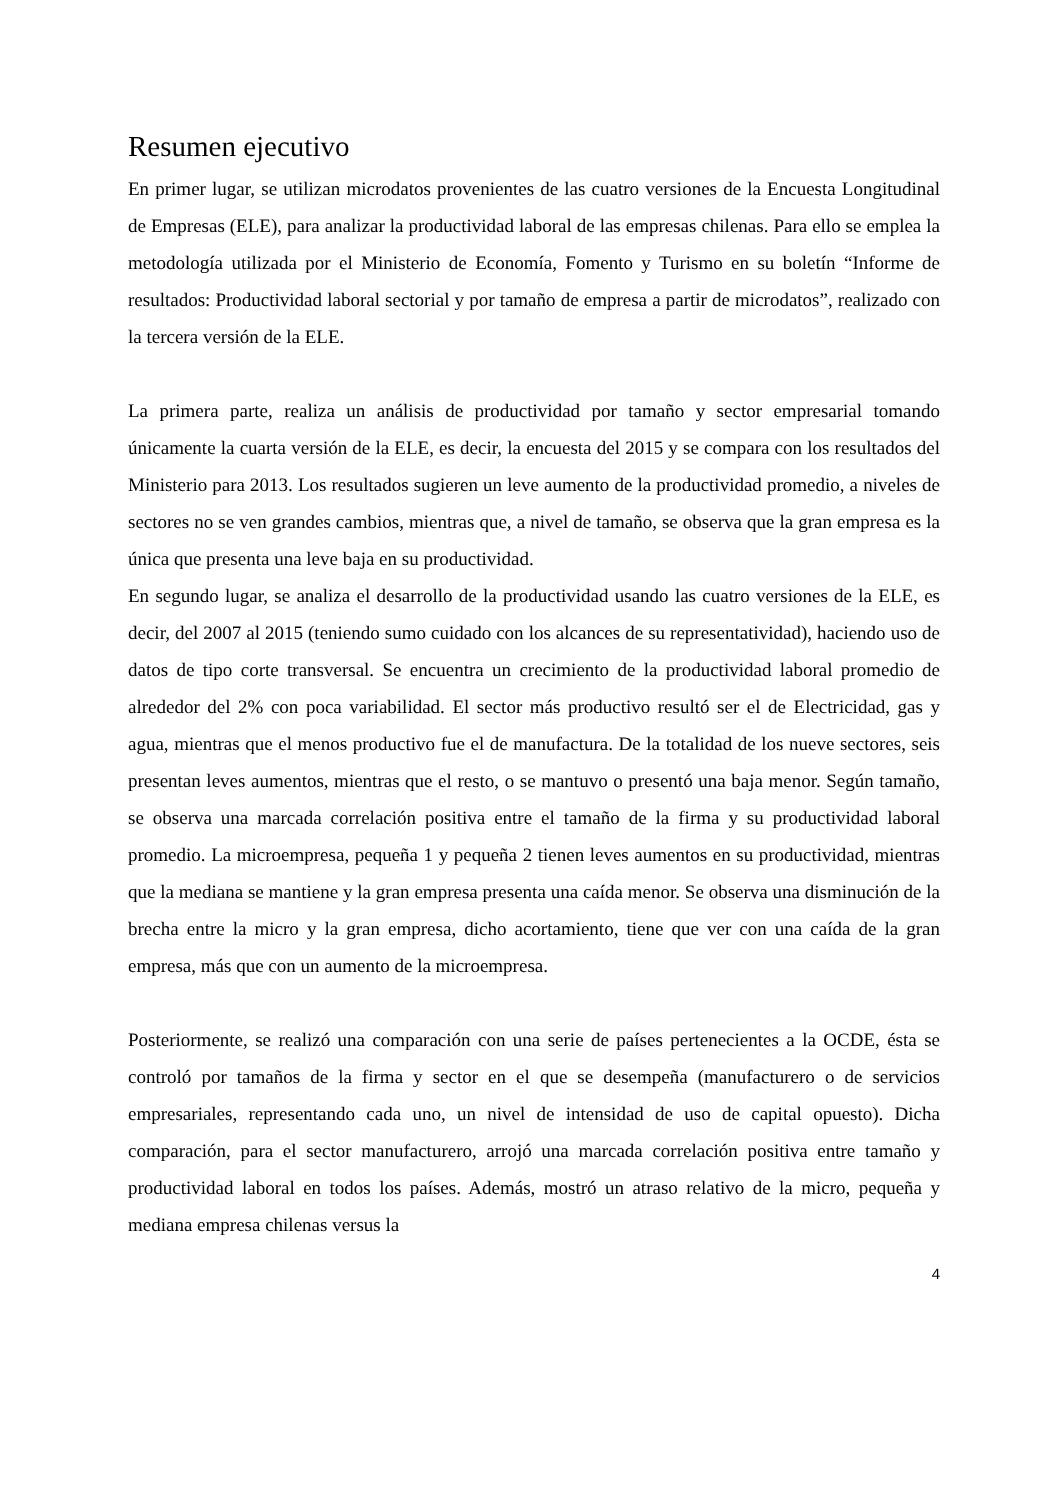Resumen ejecutivo
En primer lugar, se utilizan microdatos provenientes de las cuatro versiones de la Encuesta Longitudinal de Empresas (ELE), para analizar la productividad laboral de las empresas chilenas. Para ello se emplea la metodología utilizada por el Ministerio de Economía, Fomento y Turismo en su boletín “Informe de resultados: Productividad laboral sectorial y por tamaño de empresa a partir de microdatos”, realizado con la tercera versión de la ELE.
La primera parte, realiza un análisis de productividad por tamaño y sector empresarial tomando únicamente la cuarta versión de la ELE, es decir, la encuesta del 2015 y se compara con los resultados del Ministerio para 2013. Los resultados sugieren un leve aumento de la productividad promedio, a niveles de sectores no se ven grandes cambios, mientras que, a nivel de tamaño, se observa que la gran empresa es la única que presenta una leve baja en su productividad.
En segundo lugar, se analiza el desarrollo de la productividad usando las cuatro versiones de la ELE, es decir, del 2007 al 2015 (teniendo sumo cuidado con los alcances de su representatividad), haciendo uso de datos de tipo corte transversal. Se encuentra un crecimiento de la productividad laboral promedio de alrededor del 2% con poca variabilidad. El sector más productivo resultó ser el de Electricidad, gas y agua, mientras que el menos productivo fue el de manufactura. De la totalidad de los nueve sectores, seis presentan leves aumentos, mientras que el resto, o se mantuvo o presentó una baja menor. Según tamaño, se observa una marcada correlación positiva entre el tamaño de la firma y su productividad laboral promedio. La microempresa, pequeña 1 y pequeña 2 tienen leves aumentos en su productividad, mientras que la mediana se mantiene y la gran empresa presenta una caída menor. Se observa una disminución de la brecha entre la micro y la gran empresa, dicho acortamiento, tiene que ver con una caída de la gran empresa, más que con un aumento de la microempresa.
Posteriormente, se realizó una comparación con una serie de países pertenecientes a la OCDE, ésta se controló por tamaños de la firma y sector en el que se desempeña (manufacturero o de servicios empresariales, representando cada uno, un nivel de intensidad de uso de capital opuesto). Dicha comparación, para el sector manufacturero, arrojó una marcada correlación positiva entre tamaño y productividad laboral en todos los países. Además, mostró un atraso relativo de la micro, pequeña y mediana empresa chilenas versus la
4